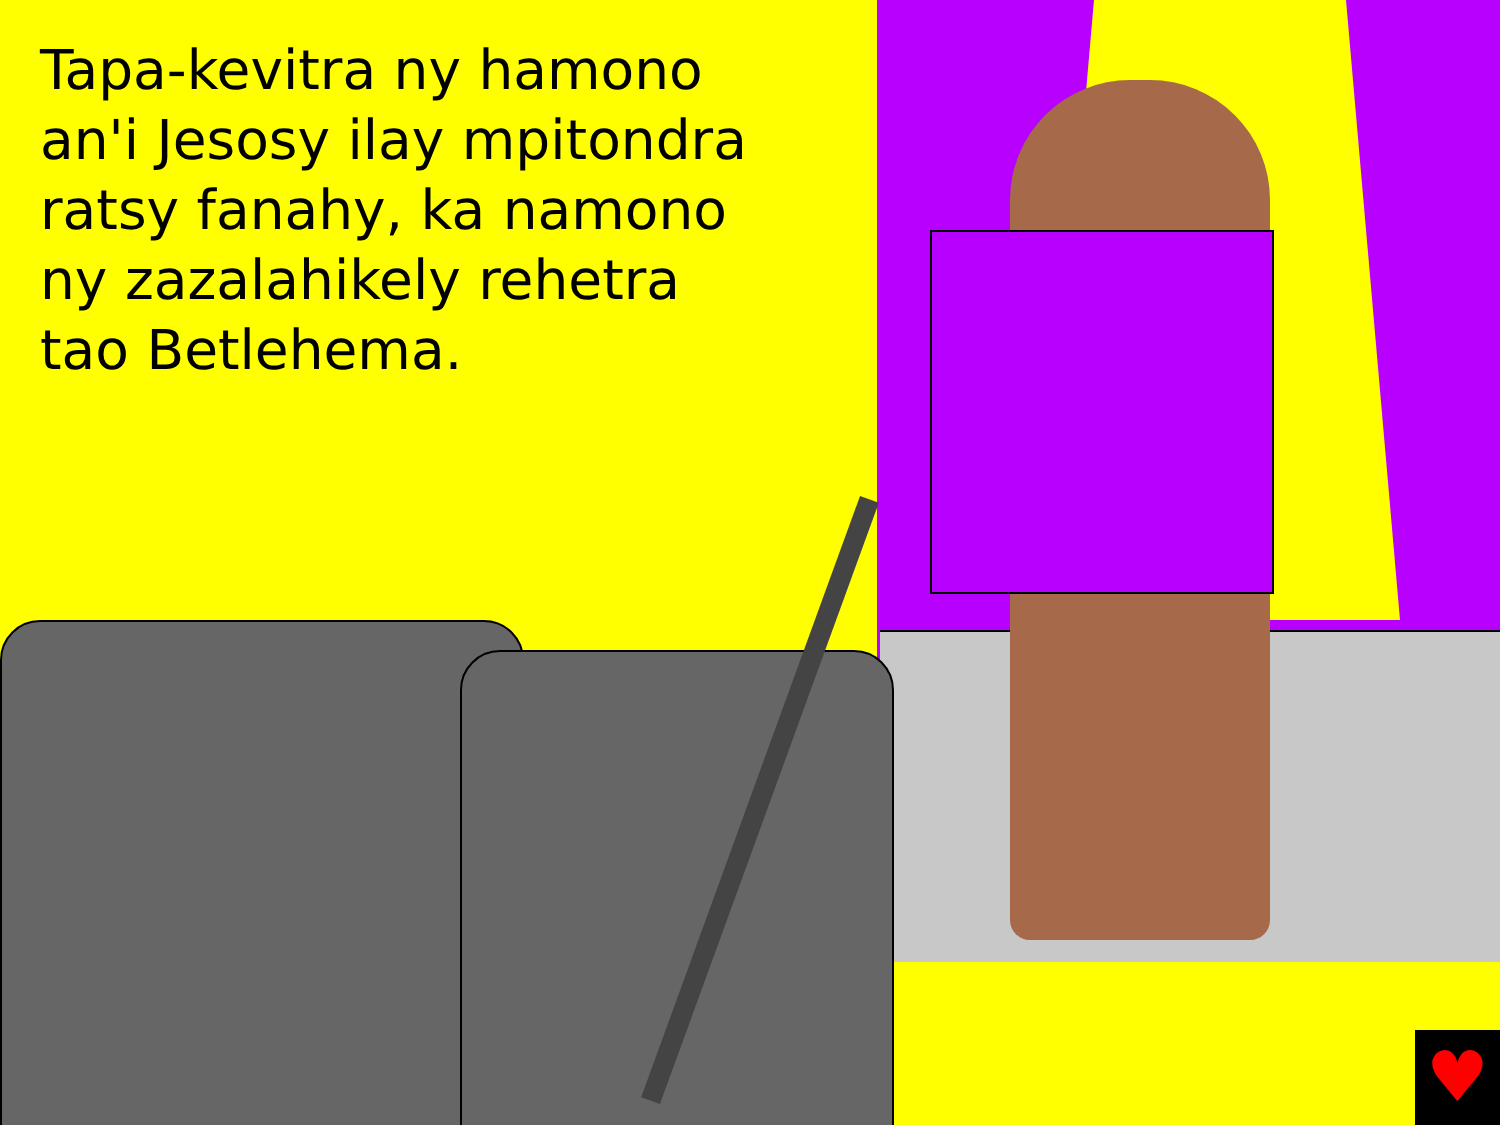♥
Tapa-kevitra ny hamono an'i Jesosy ilay mpitondra ratsy fanahy, ka namono ny zazalahikely rehetra tao Betlehema.